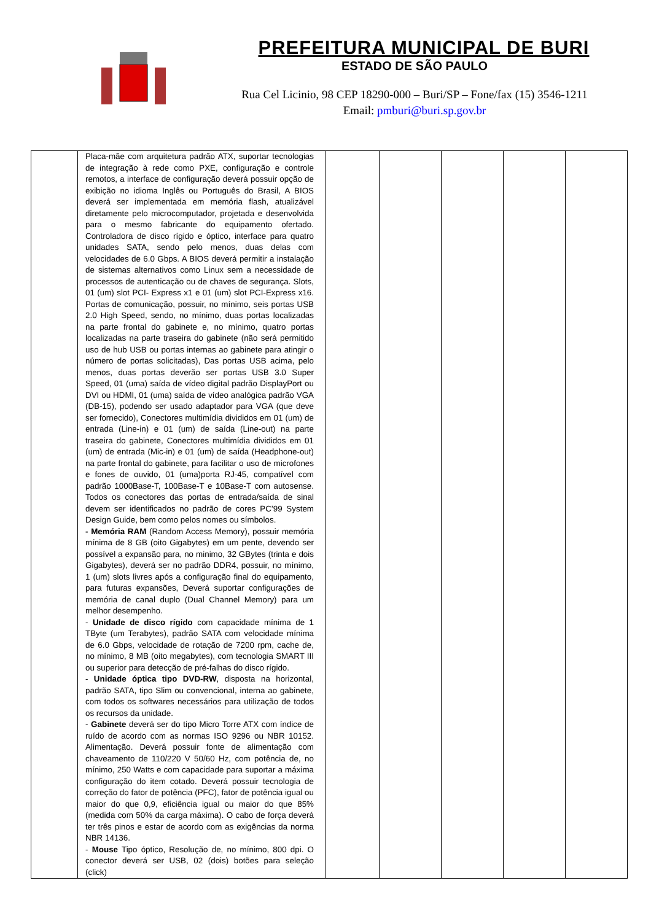PREFEITURA MUNICIPAL DE BURI
ESTADO DE SÃO PAULO
Rua Cel Licinio, 98 CEP 18290-000 – Buri/SP – Fone/fax (15) 3546-1211
Email: pmburi@buri.sp.gov.br
| | Placa-mãe com arquitetura padrão ATX, suportar tecnologias de integração à rede como PXE, configuração e controle remotos, a interface de configuração deverá possuir opção de exibição no idioma Inglês ou Português do Brasil, A BIOS deverá ser implementada em memória flash, atualizável diretamente pelo microcomputador, projetada e desenvolvida para o mesmo fabricante do equipamento ofertado. Controladora de disco rígido e óptico, interface para quatro unidades SATA, sendo pelo menos, duas delas com velocidades de 6.0 Gbps. A BIOS deverá permitir a instalação de sistemas alternativos como Linux sem a necessidade de processos de autenticação ou de chaves de segurança. Slots, 01 (um) slot PCI- Express x1 e 01 (um) slot PCI-Express x16. Portas de comunicação, possuir, no mínimo, seis portas USB 2.0 High Speed, sendo, no mínimo, duas portas localizadas na parte frontal do gabinete e, no mínimo, quatro portas localizadas na parte traseira do gabinete (não será permitido uso de hub USB ou portas internas ao gabinete para atingir o número de portas solicitadas), Das portas USB acima, pelo menos, duas portas deverão ser portas USB 3.0 Super Speed, 01 (uma) saída de vídeo digital padrão DisplayPort ou DVI ou HDMI, 01 (uma) saída de vídeo analógica padrão VGA (DB-15), podendo ser usado adaptador para VGA (que deve ser fornecido), Conectores multimídia divididos em 01 (um) de entrada (Line-in) e 01 (um) de saída (Line-out) na parte traseira do gabinete, Conectores multimídia divididos em 01 (um) de entrada (Mic-in) e 01 (um) de saída (Headphone-out) na parte frontal do gabinete, para facilitar o uso de microfones e fones de ouvido, 01 (uma)porta RJ-45, compatível com padrão 1000Base-T, 100Base-T e 10Base-T com autosense. Todos os conectores das portas de entrada/saída de sinal devem ser identificados no padrão de cores PC’99 System Design Guide, bem como pelos nomes ou símbolos. - Memória RAM (Random Access Memory), possuir memória mínima de 8 GB (oito Gigabytes) em um pente, devendo ser possível a expansão para, no minimo, 32 GBytes (trinta e dois Gigabytes), deverá ser no padrão DDR4, possuir, no mínimo, 1 (um) slots livres após a configuração final do equipamento, para futuras expansões, Deverá suportar configurações de memória de canal duplo (Dual Channel Memory) para um melhor desempenho. - Unidade de disco rígido com capacidade mínima de 1 TByte (um Terabytes), padrão SATA com velocidade mínima de 6.0 Gbps, velocidade de rotação de 7200 rpm, cache de, no mínimo, 8 MB (oito megabytes), com tecnologia SMART III ou superior para detecção de pré-falhas do disco rígido. - Unidade óptica tipo DVD-RW , disposta na horizontal, padrão SATA, tipo Slim ou convencional, interna ao gabinete, com todos os softwares necessários para utilização de todos os recursos da unidade. - Gabinete deverá ser do tipo Micro Torre ATX com índice de ruído de acordo com as normas ISO 9296 ou NBR 10152. Alimentação. Deverá possuir fonte de alimentação com chaveamento de 110/220 V 50/60 Hz, com potência de, no mínimo, 250 Watts e com capacidade para suportar a máxima configuração do item cotado. Deverá possuir tecnologia de correção do fator de potência (PFC), fator de potência igual ou maior do que 0,9, eficiência igual ou maior do que 85% (medida com 50% da carga máxima). O cabo de força deverá ter três pinos e estar de acordo com as exigências da norma NBR 14136. - Mouse Tipo óptico, Resolução de, no mínimo, 800 dpi. O conector deverá ser USB, 02 (dois) botões para seleção (click) | | | | | |